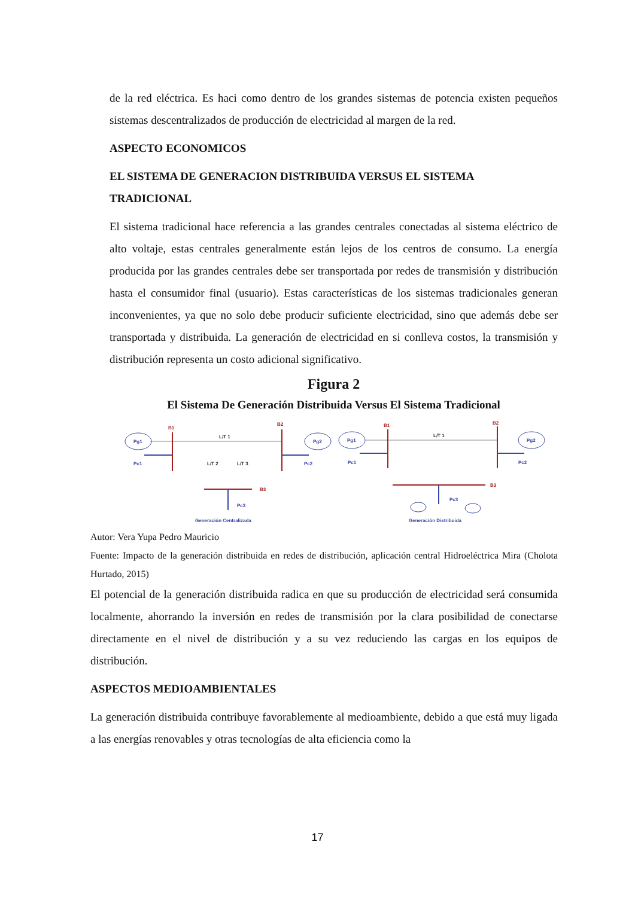de la red eléctrica. Es haci como dentro de los grandes sistemas de potencia existen pequeños sistemas descentralizados de producción de electricidad al margen de la red.
ASPECTO ECONOMICOS
EL SISTEMA DE GENERACION DISTRIBUIDA VERSUS EL SISTEMA TRADICIONAL
El sistema tradicional hace referencia a las grandes centrales conectadas al sistema eléctrico de alto voltaje, estas centrales generalmente están lejos de los centros de consumo. La energía producida por las grandes centrales debe ser transportada por redes de transmisión y distribución hasta el consumidor final (usuario). Estas características de los sistemas tradicionales generan inconvenientes, ya que no solo debe producir suficiente electricidad, sino que además debe ser transportada y distribuida. La generación de electricidad en si conlleva costos, la transmisión y distribución representa un costo adicional significativo.
Figura 2
El Sistema De Generación Distribuida Versus El Sistema Tradicional
B1
B2
B3
B1
B2
B3
Pg1
Pg2
Pc1
Pc2
Pc3
Pg1
Pg2
Pc1
Pc2
Pc3
Generación Centralizada
Generación Distribuida
L/T 1
L/T 1
L/T 2
L/T 3
Autor: Vera Yupa Pedro Mauricio
Fuente: Impacto de la generación distribuida en redes de distribución, aplicación central Hidroeléctrica Mira (Cholota Hurtado, 2015)
El potencial de la generación distribuida radica en que su producción de electricidad será consumida localmente, ahorrando la inversión en redes de transmisión por la clara posibilidad de conectarse directamente en el nivel de distribución y a su vez reduciendo las cargas en los equipos de distribución.
ASPECTOS MEDIOAMBIENTALES
La generación distribuida contribuye favorablemente al medioambiente, debido a que está muy ligada a las energías renovables y otras tecnologías de alta eficiencia como la
17